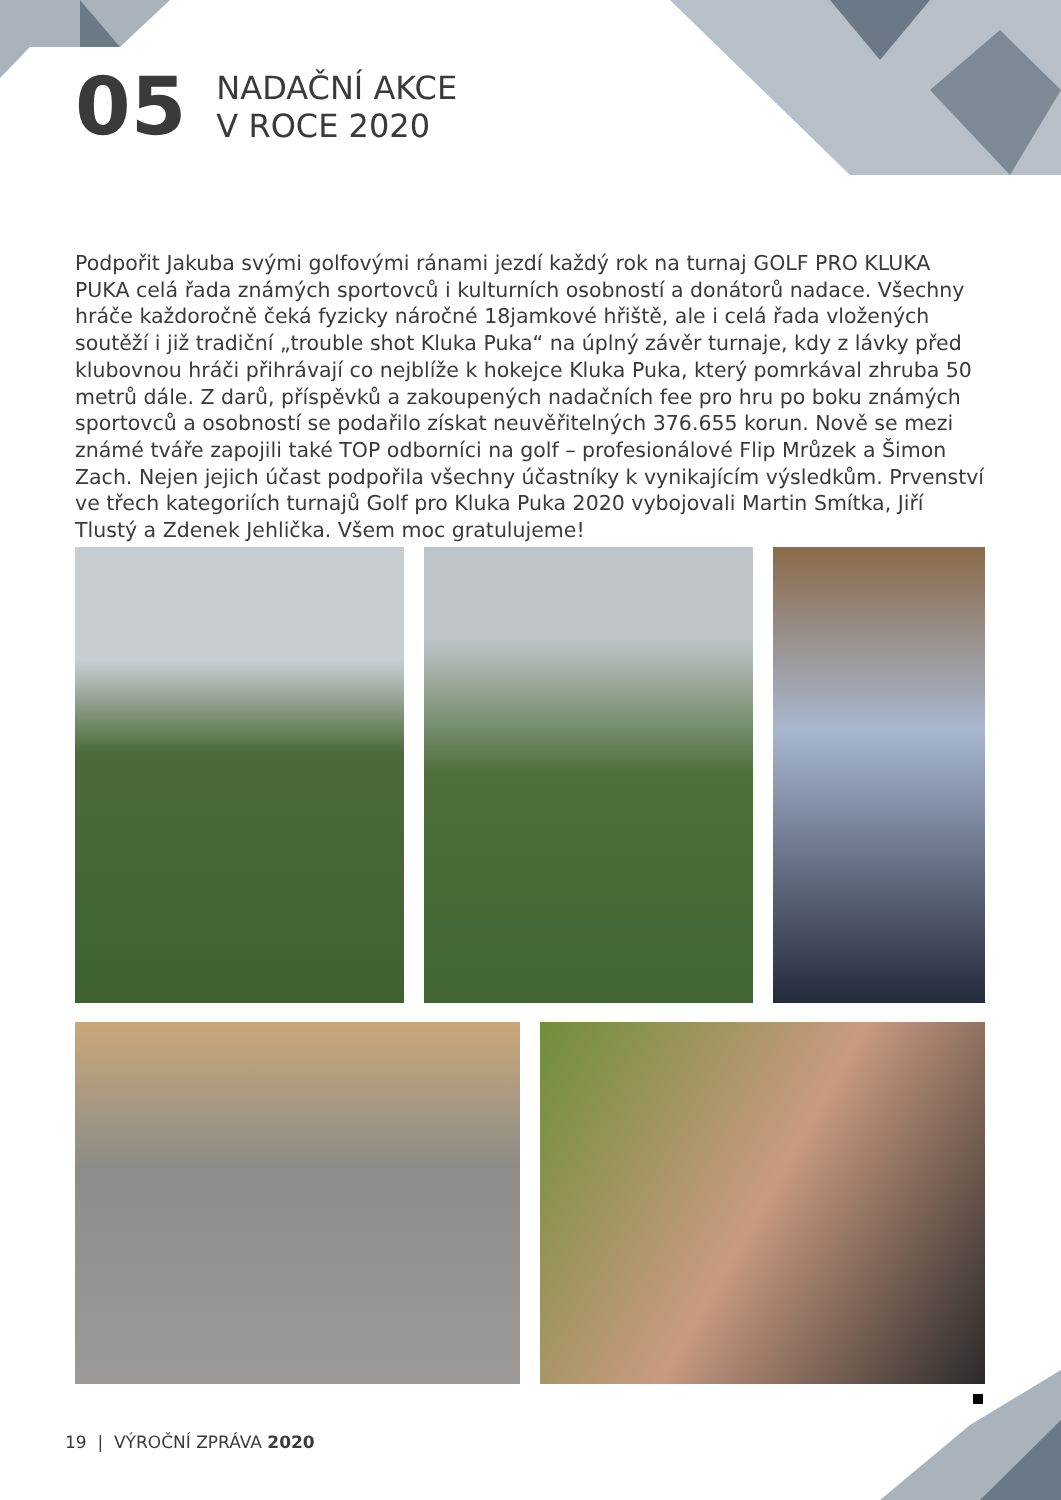05
NADAČNÍ AKCE
V ROCE 2020
Podpořit Jakuba svými golfovými ránami jezdí každý rok na turnaj GOLF PRO KLUKA PUKA celá řada známých sportovců i kulturních osobností a donátorů nadace. Všechny hráče každoročně čeká fyzicky náročné 18jamkové hřiště, ale i celá řada vložených soutěží i již tradiční „trouble shot Kluka Puka“ na úplný závěr turnaje, kdy z lávky před klubovnou hráči přihrávají co nejblíže k hokejce Kluka Puka, který pomrkával zhruba 50 metrů dále. Z darů, příspěvků a zakoupených nadačních fee pro hru po boku známých sportovců a osobností se podařilo získat neuvěřitelných 376.655 korun. Nově se mezi známé tváře zapojili také TOP odborníci na golf – profesionálové Flip Mrůzek a Šimon Zach. Nejen jejich účast podpořila všechny účastníky k vynikajícím výsledkům. Prvenství ve třech kategoriích turnajů Golf pro Kluka Puka 2020 vybojovali Martin Smítka, Jiří Tlustý a Zdenek Jehlička. Všem moc gratulujeme!
19 | VÝROČNÍ ZPRÁVA 2020